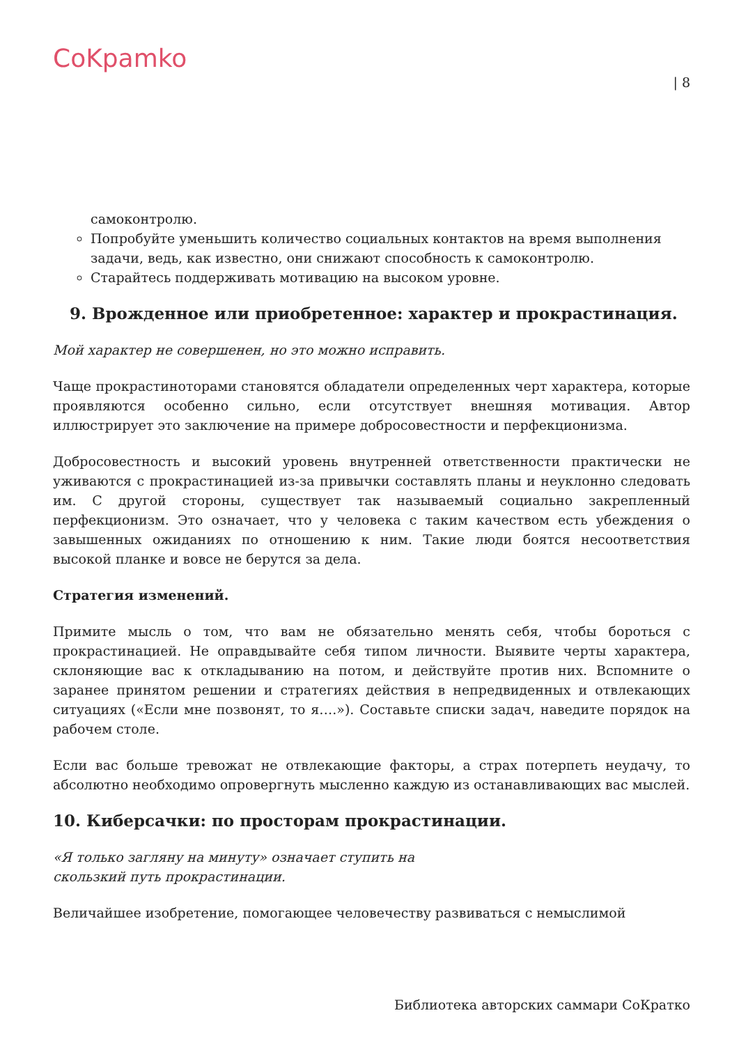CoKpamko
| 8
самоконтролю.
Попробуйте уменьшить количество социальных контактов на время выполнения задачи, ведь, как известно, они снижают способность к самоконтролю.
Старайтесь поддерживать мотивацию на высоком уровне.
9. Врожденное или приобретенное: характер и прокрастинация.
Мой характер не совершенен, но это можно исправить.
Чаще прокрастиноторами становятся обладатели определенных черт характера, которые проявляются особенно сильно, если отсутствует внешняя мотивация. Автор иллюстрирует это заключение на примере добросовестности и перфекционизма.
Добросовестность и высокий уровень внутренней ответственности практически не уживаются с прокрастинацией из-за привычки составлять планы и неуклонно следовать им. С другой стороны, существует так называемый социально закрепленный перфекционизм. Это означает, что у человека с таким качеством есть убеждения о завышенных ожиданиях по отношению к ним. Такие люди боятся несоответствия высокой планке и вовсе не берутся за дела.
Стратегия изменений.
Примите мысль о том, что вам не обязательно менять себя, чтобы бороться с прокрастинацией. Не оправдывайте себя типом личности. Выявите черты характера, склоняющие вас к откладыванию на потом, и действуйте против них. Вспомните о заранее принятом решении и стратегиях действия в непредвиденных и отвлекающих ситуациях («Если мне позвонят, то я….»). Составьте списки задач, наведите порядок на рабочем столе.
Если вас больше тревожат не отвлекающие факторы, а страх потерпеть неудачу, то абсолютно необходимо опровергнуть мысленно каждую из останавливающих вас мыслей.
10. Киберсачки: по просторам прокрастинации.
«Я только загляну на минуту» означает ступить на
скользкий путь прокрастинации.
Величайшее изобретение, помогающее человечеству развиваться с немыслимой
Библиотека авторских саммари СоКратко